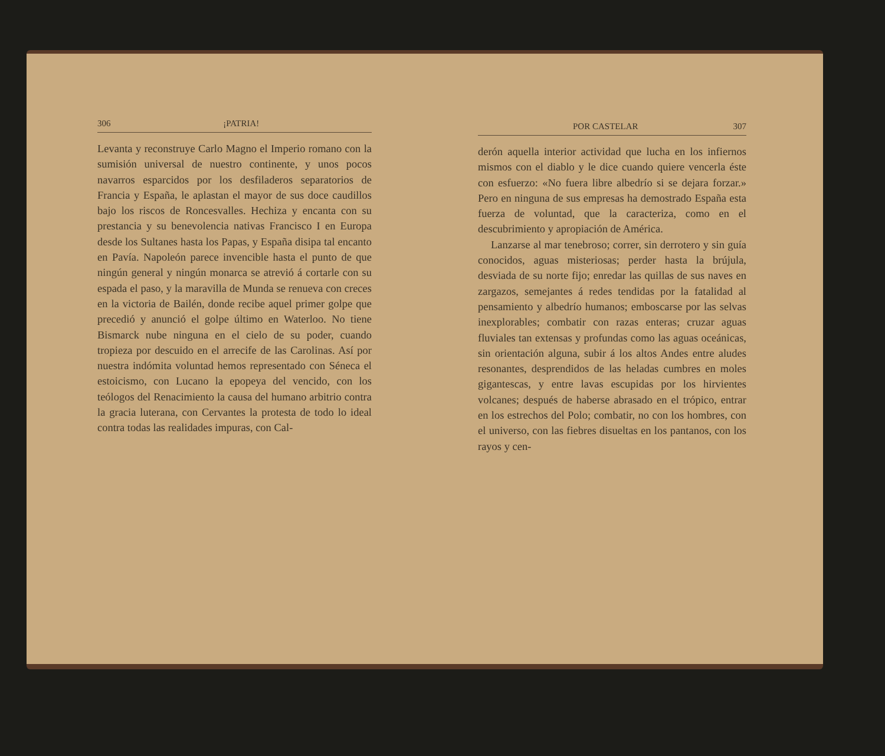306 ¡PATRIA!
Levanta y reconstruye Carlo Magno el Imperio romano con la sumisión universal de nuestro continente, y unos pocos navarros esparcidos por los desfiladeros separatorios de Francia y España, le aplastan el mayor de sus doce caudillos bajo los riscos de Roncesvalles. Hechiza y encanta con su prestancia y su benevolencia nativas Francisco I en Europa desde los Sultanes hasta los Papas, y España disipa tal encanto en Pavía. Napoleón parece invencible hasta el punto de que ningún general y ningún monarca se atrevió á cortarle con su espada el paso, y la maravilla de Munda se renueva con creces en la victoria de Bailén, donde recibe aquel primer golpe que precedió y anunció el golpe último en Waterloo. No tiene Bismarck nube ninguna en el cielo de su poder, cuando tropieza por descuido en el arrecife de las Carolinas. Así por nuestra indómita voluntad hemos representado con Séneca el estoicismo, con Lucano la epopeya del vencido, con los teólogos del Renacimiento la causa del humano arbitrio contra la gracia luterana, con Cervantes la protesta de todo lo ideal contra todas las realidades impuras, con Cal-
POR CASTELAR 307
derón aquella interior actividad que lucha en los infiernos mismos con el diablo y le dice cuando quiere vencerla éste con esfuerzo: «No fuera libre albedrío si se dejara forzar.» Pero en ninguna de sus empresas ha demostrado España esta fuerza de voluntad, que la caracteriza, como en el descubrimiento y apropiación de América.
Lanzarse al mar tenebroso; correr, sin derrotero y sin guía conocidos, aguas misteriosas; perder hasta la brújula, desviada de su norte fijo; enredar las quillas de sus naves en zargazos, semejantes á redes tendidas por la fatalidad al pensamiento y albedrío humanos; emboscarse por las selvas inexplorables; combatir con razas enteras; cruzar aguas fluviales tan extensas y profundas como las aguas oceánicas, sin orientación alguna, subir á los altos Andes entre aludes resonantes, desprendidos de las heladas cumbres en moles gigantescas, y entre lavas escupidas por los hirvientes volcanes; después de haberse abrasado en el trópico, entrar en los estrechos del Polo; combatir, no con los hombres, con el universo, con las fiebres disueltas en los pantanos, con los rayos y cen-